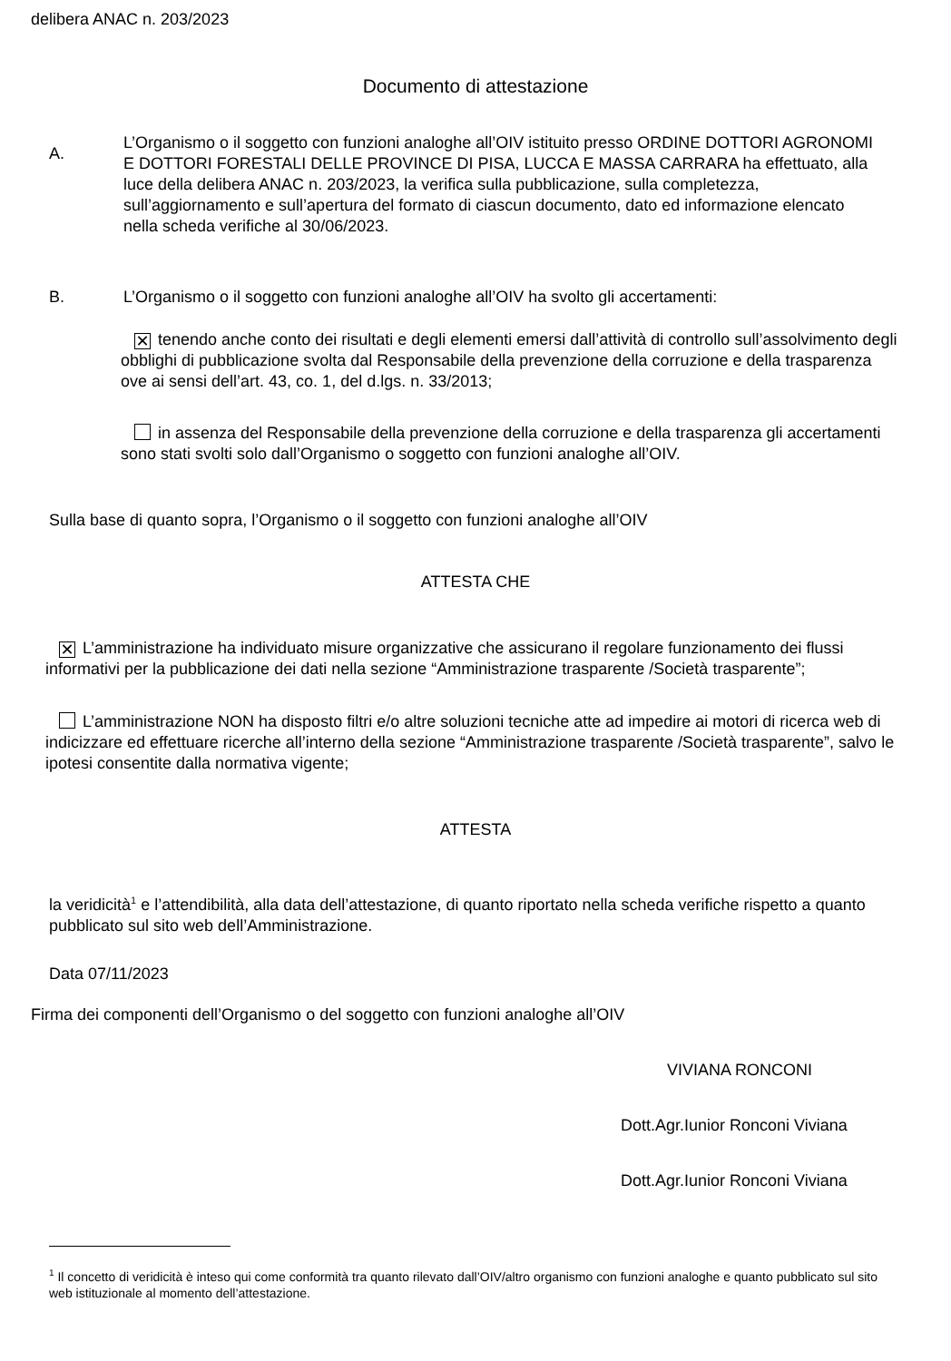delibera ANAC n. 203/2023
Documento di attestazione
A.
L’Organismo o il soggetto con funzioni analoghe all’OIV istituito presso ORDINE DOTTORI AGRONOMI E DOTTORI FORESTALI DELLE PROVINCE DI PISA, LUCCA E MASSA CARRARA ha effettuato, alla luce della delibera ANAC n. 203/2023, la verifica sulla pubblicazione, sulla completezza, sull’aggiornamento e sull’apertura del formato di ciascun documento, dato ed informazione elencato nella scheda verifiche al 30/06/2023.
B. L’Organismo o il soggetto con funzioni analoghe all’OIV ha svolto gli accertamenti:
✕ tenendo anche conto dei risultati e degli elementi emersi dall’attività di controllo sull’assolvimento degli obblighi di pubblicazione svolta dal Responsabile della prevenzione della corruzione e della trasparenza ove ai sensi dell’art. 43, co. 1, del d.lgs. n. 33/2013;
in assenza del Responsabile della prevenzione della corruzione e della trasparenza gli accertamenti sono stati svolti solo dall’Organismo o soggetto con funzioni analoghe all’OIV.
Sulla base di quanto sopra, l’Organismo o il soggetto con funzioni analoghe all’OIV
ATTESTA CHE
✕ L’amministrazione ha individuato misure organizzative che assicurano il regolare funzionamento dei flussi informativi per la pubblicazione dei dati nella sezione “Amministrazione trasparente /Società trasparente”;
L’amministrazione NON ha disposto filtri e/o altre soluzioni tecniche atte ad impedire ai motori di ricerca web di indicizzare ed effettuare ricerche all’interno della sezione “Amministrazione trasparente /Società trasparente”, salvo le ipotesi consentite dalla normativa vigente;
ATTESTA
la veridicità<sup>1</sup> e l’attendibilità, alla data dell’attestazione, di quanto riportato nella scheda verifiche rispetto a quanto pubblicato sul sito web dell’Amministrazione.
Data 07/11/2023
Firma dei componenti dell’Organismo o del soggetto con funzioni analoghe all’OIV
VIVIANA RONCONI
Dott.Agr.Iunior Ronconi Viviana
Dott.Agr.Iunior Ronconi Viviana
<sup>1</sup> Il concetto di veridicità è inteso qui come conformità tra quanto rilevato dall’OIV/altro organismo con funzioni analoghe e quanto pubblicato sul sito web istituzionale al momento dell’attestazione.